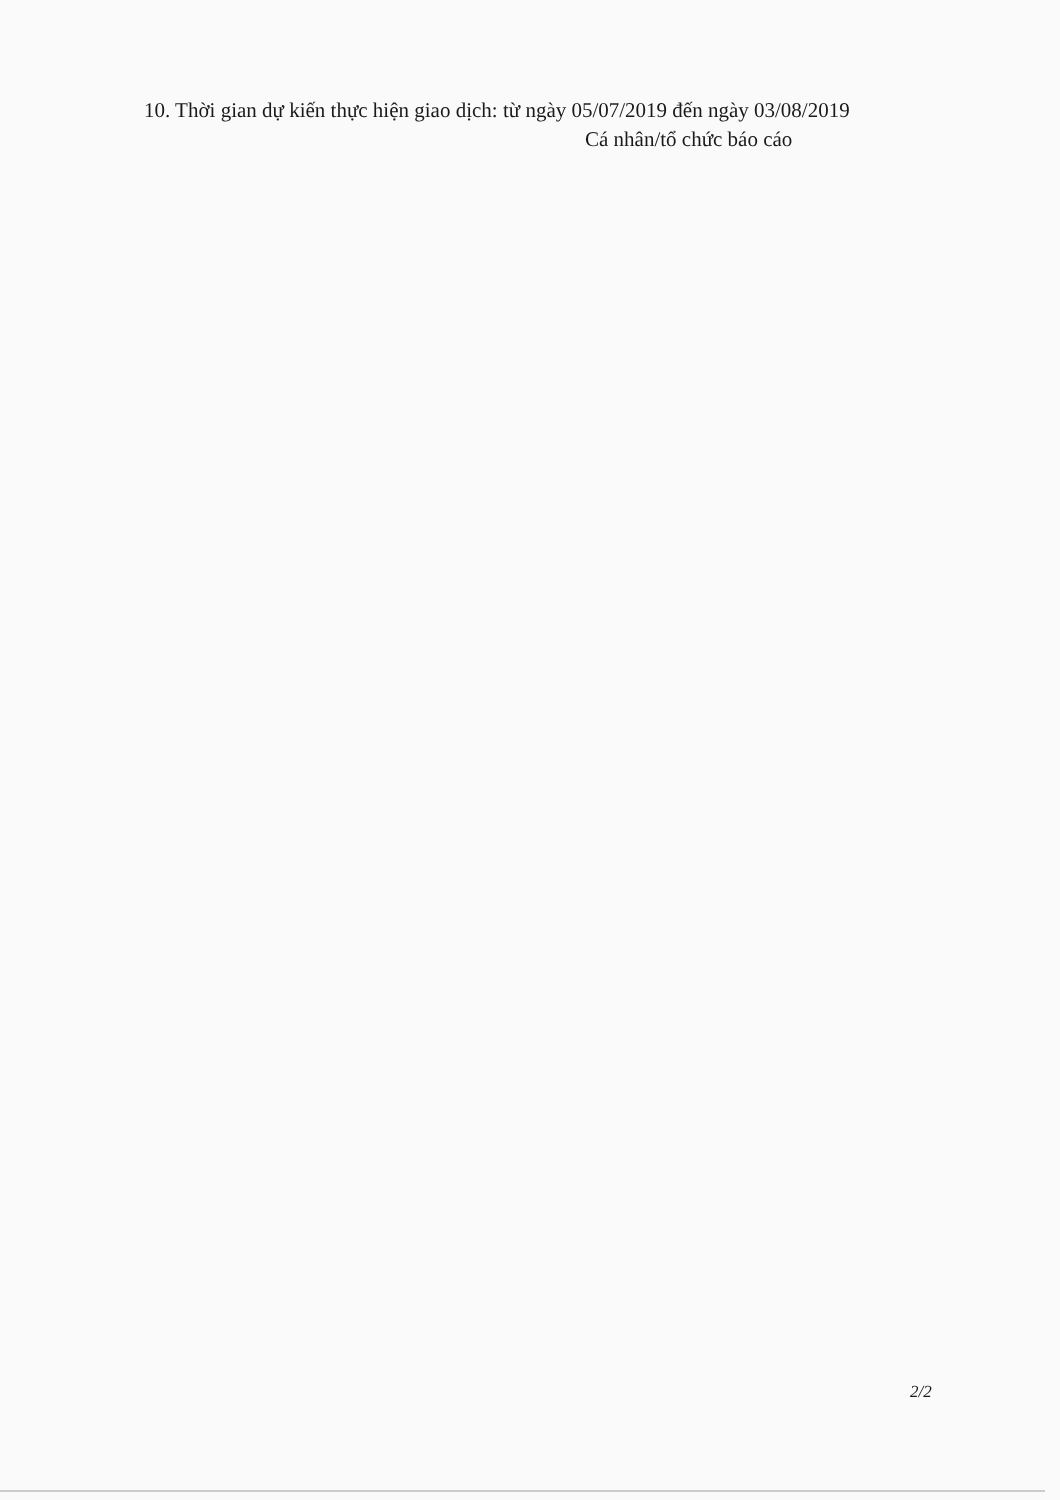10. Thời gian dự kiến thực hiện giao dịch: từ ngày 05/07/2019 đến ngày 03/08/2019
Cá nhân/tổ chức báo cáo
2/2